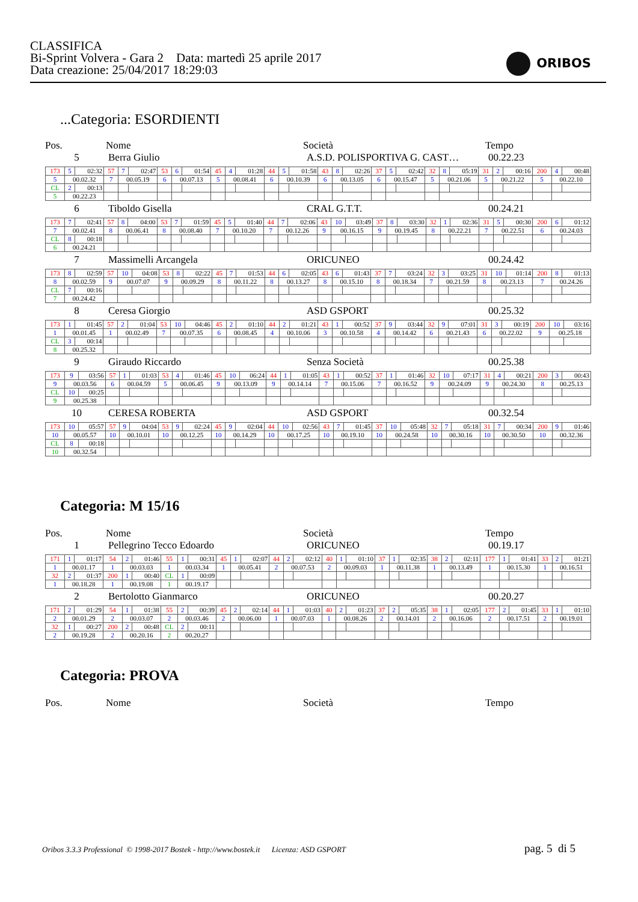CLASSIFICA
Bi-Sprint Volvera - Gara 2 Data: martedì 25 aprile 2017
Data creazione: 25/04/2017 18:29:03
ORIBOS
...Categoria: ESORDIENTI
Pos. Nome Società Tempo
5 Berra Giulio A.S.D. POLISPORTIVA G. CAST… 00.22.23
| 173 | 5 | 02:32 | 57 | 7 | 02:47 | 53 | 6 | 01:54 | 45 | 4 | 01:28 | 44 | 5 | 01:58 | 43 | 8 | 02:26 | 37 | 5 | 02:42 | 32 | 8 | 05:19 | 31 | 2 | 00:16 | 200 | 4 | 00:48 |
| 5 | 00.02.32 | | 7 | 00.05.19 | | 6 | 00.07.13 | | 5 | 00.08.41 | | 6 | 00.10.39 | | 6 | 00.13.05 | | 6 | 00.15.47 | | 5 | 00.21.06 | | 5 | 00.21.22 | | 5 | 00.22.10 | |
| CL | 2 | 00:13 | | | | | | | | | | | | | | | | | | | | | | | | | | | |
| 5 | 00.22.23 | | | | | | | | | | | | | | | | | | | | | | | | | | | | |
6 Tiboldo Gisella CRAL G.T.T. 00.24.21
| 173 | 7 | 02:41 | 57 | 8 | 04:00 | 53 | 7 | 01:59 | 45 | 5 | 01:40 | 44 | 7 | 02:06 | 43 | 10 | 03:49 | 37 | 8 | 03:30 | 32 | 1 | 02:36 | 31 | 5 | 00:30 | 200 | 6 | 01:12 |
| 7 | 00.02.41 | | 8 | 00.06.41 | | 8 | 00.08.40 | | 7 | 00.10.20 | | 7 | 00.12.26 | | 9 | 00.16.15 | | 9 | 00.19.45 | | 8 | 00.22.21 | | 7 | 00.22.51 | | 6 | 00.24.03 | |
| CL | 8 | 00:18 | | | | | | | | | | | | | | | | | | | | | | | | | | | |
| 6 | 00.24.21 | | | | | | | | | | | | | | | | | | | | | | | | | | | | |
7 Massimelli Arcangela ORICUNEO 00.24.42
| 173 | 8 | 02:59 | 57 | 10 | 04:08 | 53 | 8 | 02:22 | 45 | 7 | 01:53 | 44 | 6 | 02:05 | 43 | 6 | 01:43 | 37 | 7 | 03:24 | 32 | 3 | 03:25 | 31 | 10 | 01:14 | 200 | 8 | 01:13 |
| 8 | 00.02.59 | | 9 | 00.07.07 | | 9 | 00.09.29 | | 8 | 00.11.22 | | 8 | 00.13.27 | | 8 | 00.15.10 | | 8 | 00.18.34 | | 7 | 00.21.59 | | 8 | 00.23.13 | | 7 | 00.24.26 | |
| CL | 7 | 00:16 | | | | | | | | | | | | | | | | | | | | | | | | | | | |
| 7 | 00.24.42 | | | | | | | | | | | | | | | | | | | | | | | | | | | | |
8 Ceresa Giorgio ASD GSPORT 00.25.32
| 173 | 1 | 01:45 | 57 | 2 | 01:04 | 53 | 10 | 04:46 | 45 | 2 | 01:10 | 44 | 2 | 01:21 | 43 | 1 | 00:52 | 37 | 9 | 03:44 | 32 | 9 | 07:01 | 31 | 3 | 00:19 | 200 | 10 | 03:16 |
| 1 | 00.01.45 | | 1 | 00.02.49 | | 7 | 00.07.35 | | 6 | 00.08.45 | | 4 | 00.10.06 | | 3 | 00.10.58 | | 4 | 00.14.42 | | 6 | 00.21.43 | | 6 | 00.22.02 | | 9 | 00.25.18 | |
| CL | 3 | 00:14 | | | | | | | | | | | | | | | | | | | | | | | | | | | |
| 8 | 00.25.32 | | | | | | | | | | | | | | | | | | | | | | | | | | | | |
9 Giraudo Riccardo Senza Società 00.25.38
| 173 | 9 | 03:56 | 57 | 1 | 01:03 | 53 | 4 | 01:46 | 45 | 10 | 06:24 | 44 | 1 | 01:05 | 43 | 1 | 00:52 | 37 | 1 | 01:46 | 32 | 10 | 07:17 | 31 | 4 | 00:21 | 200 | 3 | 00:43 |
| 9 | 00.03.56 | | 6 | 00.04.59 | | 5 | 00.06.45 | | 9 | 00.13.09 | | 9 | 00.14.14 | | 7 | 00.15.06 | | 7 | 00.16.52 | | 9 | 00.24.09 | | 9 | 00.24.30 | | 8 | 00.25.13 | |
| CL | 10 | 00:25 | | | | | | | | | | | | | | | | | | | | | | | | | | | |
| 9 | 00.25.38 | | | | | | | | | | | | | | | | | | | | | | | | | | | | |
10 CERESA ROBERTA ASD GSPORT 00.32.54
| 173 | 10 | 05:57 | 57 | 9 | 04:04 | 53 | 9 | 02:24 | 45 | 9 | 02:04 | 44 | 10 | 02:56 | 43 | 7 | 01:45 | 37 | 10 | 05:48 | 32 | 7 | 05:18 | 31 | 7 | 00:34 | 200 | 9 | 01:46 |
| 10 | 00.05.57 | | 10 | 00.10.01 | | 10 | 00.12.25 | | 10 | 00.14.29 | | 10 | 00.17.25 | | 10 | 00.19.10 | | 10 | 00.24.58 | | 10 | 00.30.16 | | 10 | 00.30.50 | | 10 | 00.32.36 | |
| CL | 8 | 00:18 | | | | | | | | | | | | | | | | | | | | | | | | | | | |
| 10 | 00.32.54 | | | | | | | | | | | | | | | | | | | | | | | | | | | | |
Categoria: M 15/16
Pos. Nome Società Tempo
1 Pellegrino Tecco Edoardo ORICUNEO 00.19.17
| 171 | 1 | 01:17 | 54 | 2 | 01:46 | 55 | 1 | 00:31 | 45 | 1 | 02:07 | 44 | 2 | 02:12 | 40 | 1 | 01:10 | 37 | 1 | 02:35 | 38 | 2 | 02:11 | 177 | 1 | 01:41 | 33 | 2 | 01:21 |
| 1 | 00.01.17 | | 1 | 00.03.03 | | 1 | 00.03.34 | | 1 | 00.05.41 | | 2 | 00.07.53 | | 2 | 00.09.03 | | 1 | 00.11.38 | | 1 | 00.13.49 | | 1 | 00.15.30 | | 1 | 00.16.51 | |
| 32 | 2 | 01:37 | 200 | 1 | 00:40 | CL | 1 | 00:09 | | | | | | | | | | | | | | | | | | | | | |
| 1 | 00.18.28 | | 1 | 00.19.08 | | 1 | 00.19.17 | | | | | | | | | | | | | | | | | | | | | | |
2 Bertolotto Gianmarco ORICUNEO 00.20.27
| 171 | 2 | 01:29 | 54 | 1 | 01:38 | 55 | 2 | 00:39 | 45 | 2 | 02:14 | 44 | 1 | 01:03 | 40 | 2 | 01:23 | 37 | 2 | 05:35 | 38 | 1 | 02:05 | 177 | 2 | 01:45 | 33 | 1 | 01:10 |
| 2 | 00.01.29 | | 2 | 00.03.07 | | 2 | 00.03.46 | | 2 | 00.06.00 | | 1 | 00.07.03 | | 1 | 00.08.26 | | 2 | 00.14.01 | | 2 | 00.16.06 | | 2 | 00.17.51 | | 2 | 00.19.01 | |
| 32 | 1 | 00:27 | 200 | 2 | 00:48 | CL | 2 | 00:11 | | | | | | | | | | | | | | | | | | | | | |
| 2 | 00.19.28 | | 2 | 00.20.16 | | 2 | 00.20.27 | | | | | | | | | | | | | | | | | | | | | | |
Categoria: PROVA
Pos. Nome Società Tempo
Oribos 3.3.3 Professional © 1998-2017 Bostek - http://www.bostek.it Licenza: ASD GSPORT
pag. 5 di 5